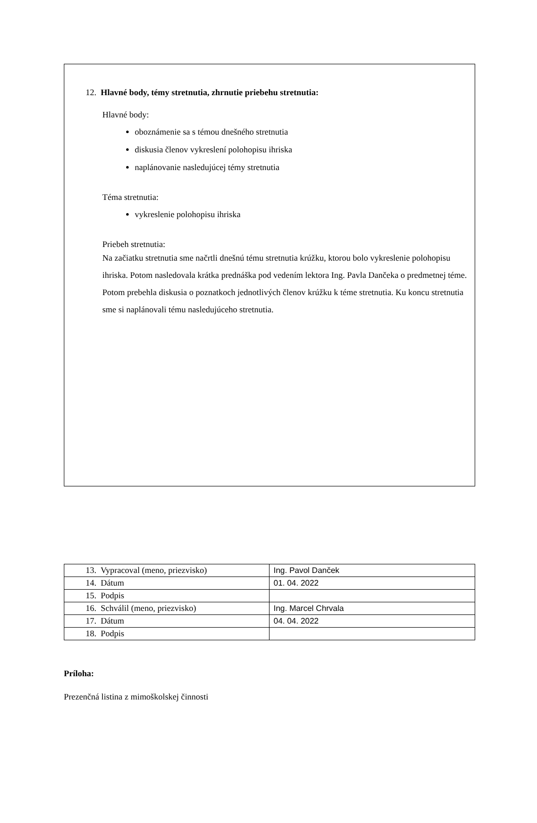12. Hlavné body, témy stretnutia, zhrnutie priebehu stretnutia:
Hlavné body:
oboznámenie sa s témou dnešného stretnutia
diskusia členov vykreslení polohopisu ihriska
naplánovanie nasledujúcej témy stretnutia
Téma stretnutia:
vykreslenie polohopisu ihriska
Priebeh stretnutia:
Na začiatku stretnutia sme načrtli dnešnú tému stretnutia krúžku, ktorou bolo vykreslenie polohopisu ihriska. Potom nasledovala krátka prednáška pod vedením lektora Ing. Pavla Dančeka o predmetnej téme. Potom prebehla diskusia o poznatkoch jednotlivých členov krúžku k téme stretnutia. Ku koncu stretnutia sme si naplánovali tému nasledujúceho stretnutia.
| 13. Vypracoval (meno, priezvisko) | Ing. Pavol Danček |
| 14. Dátum | 01. 04. 2022 |
| 15. Podpis | |
| 16. Schválil (meno, priezvisko) | Ing. Marcel Chrvala |
| 17. Dátum | 04. 04. 2022 |
| 18. Podpis | |
Príloha:
Prezenčná listina z mimoškolskej činnosti